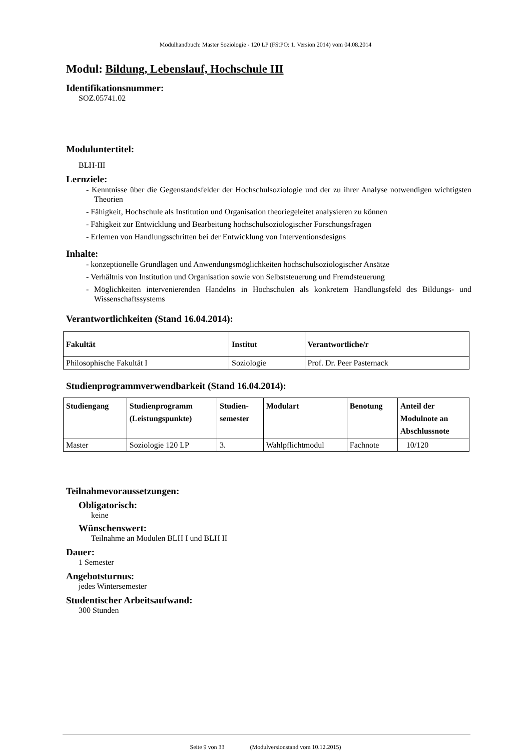Modulhandbuch: Master Soziologie - 120 LP (FStPO: 1. Version 2014) vom 04.08.2014
Modul: Bildung, Lebenslauf, Hochschule III
Identifikationsnummer:
SOZ.05741.02
Moduluntertitel:
BLH-III
Lernziele:
- Kenntnisse über die Gegenstandsfelder der Hochschulsoziologie und der zu ihrer Analyse notwendigen wichtigsten Theorien
- Fähigkeit, Hochschule als Institution und Organisation theoriegeleitet analysieren zu können
- Fähigkeit zur Entwicklung und Bearbeitung hochschulsoziologischer Forschungsfragen
- Erlernen von Handlungsschritten bei der Entwicklung von Interventionsdesigns
Inhalte:
- konzeptionelle Grundlagen und Anwendungsmöglichkeiten hochschulsoziologischer Ansätze
- Verhältnis von Institution und Organisation sowie von Selbststeuerung und Fremdsteuerung
- Möglichkeiten intervenierenden Handelns in Hochschulen als konkretem Handlungsfeld des Bildungs- und Wissenschaftssystems
Verantwortlichkeiten (Stand 16.04.2014):
| Fakultät | Institut | Verantwortliche/r |
| --- | --- | --- |
| Philosophische Fakultät I | Soziologie | Prof. Dr. Peer Pasternack |
Studienprogrammverwendbarkeit (Stand 16.04.2014):
| Studiengang | Studienprogramm (Leistungspunkte) | Studien- semester | Modulart | Benotung | Anteil der Modulnote an Abschlussnote |
| --- | --- | --- | --- | --- | --- |
| Master | Soziologie 120 LP | 3. | Wahlpflichtmodul | Fachnote | 10/120 |
Teilnahmevoraussetzungen:
Obligatorisch:
keine
Wünschenswert:
Teilnahme an Modulen BLH I und BLH II
Dauer:
1 Semester
Angebotsturnus:
jedes Wintersemester
Studentischer Arbeitsaufwand:
300 Stunden
Seite 9 von 33 (Modulversionstand vom 10.12.2015)